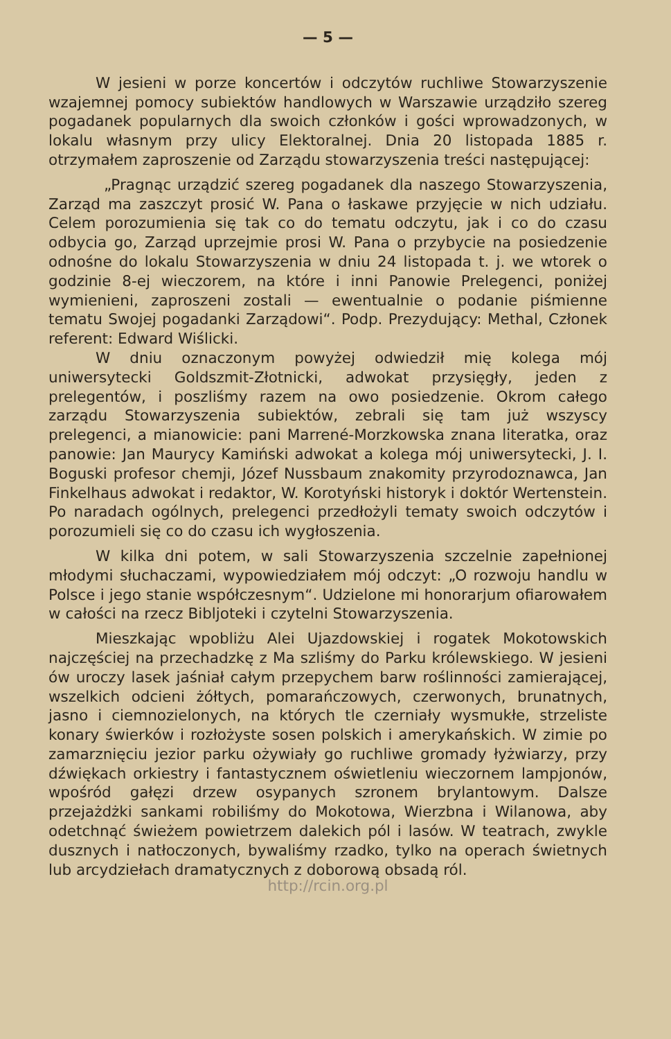— 5 —
W jesieni w porze koncertów i odczytów ruchliwe Stowarzyszenie wzajemnej pomocy subiektów handlowych w Warszawie urządziło szereg pogadanek popularnych dla swoich członków i gości wprowadzonych, w lokalu własnym przy ulicy Elektoralnej. Dnia 20 listopada 1885 r. otrzymałem zaproszenie od Zarządu stowarzyszenia treści następującej:
„Pragnąc urządzić szereg pogadanek dla naszego Stowarzyszenia, Zarząd ma zaszczyt prosić W. Pana o łaskawe przyjęcie w nich udziału. Celem porozumienia się tak co do tematu odczytu, jak i co do czasu odbycia go, Zarząd uprzejmie prosi W. Pana o przybycie na posiedzenie odnośne do lokalu Stowarzyszenia w dniu 24 listopada t. j. we wtorek o godzinie 8-ej wieczorem, na które i inni Panowie Prelegenci, poniżej wymienieni, zaproszeni zostali — ewentualnie o podanie piśmienne tematu Swojej pogadanki Zarządowi“. Podp. Prezydujący: Methal, Członek referent: Edward Wiślicki.
W dniu oznaczonym powyżej odwiedził mię kolega mój uniwersytecki Goldszmit-Złotnicki, adwokat przysięgły, jeden z prelegentów, i poszliśmy razem na owo posiedzenie. Okrom całego zarządu Stowarzyszenia subiektów, zebrali się tam już wszyscy prelegenci, a mianowicie: pani Marrené-Morzkowska znana literatka, oraz panowie: Jan Maurycy Kamiński adwokat a kolega mój uniwersytecki, J. I. Boguski profesor chemji, Józef Nussbaum znakomity przyrodoznawca, Jan Finkelhaus adwokat i redaktor, W. Korotyński historyk i doktór Wertenstein. Po naradach ogólnych, prelegenci przedłożyli tematy swoich odczytów i porozumieli się co do czasu ich wygłoszenia.
W kilka dni potem, w sali Stowarzyszenia szczelnie zapełnionej młodymi słuchaczami, wypowiedziałem mój odczyt: „O rozwoju handlu w Polsce i jego stanie współczesnym“. Udzielone mi honorarjum ofiarowałem w całości na rzecz Bibljoteki i czytelni Stowarzyszenia.
Mieszkając wpobliżu Alei Ujazdowskiej i rogatek Mokotowskich najczęściej na przechadzkę z Ma szliśmy do Parku królewskiego. W jesieni ów uroczy lasek jaśniał całym przepychem barw roślinności zamierającej, wszelkich odcieni żółtych, pomarańczowych, czerwonych, brunatnych, jasno i ciemnozielonych, na których tle czerniały wysmukłe, strzeliste konary świerków i rozłożyste sosen polskich i amerykańskich. W zimie po zamarznięciu jezior parku ożywiały go ruchliwe gromady łyżwiarzy, przy dźwiękach orkiestry i fantastycznem oświetleniu wieczornem lampjonów, wpośród gałęzi drzew osypanych szronem brylantowym. Dalsze przejażdżki sankami robiliśmy do Mokotowa, Wierzbna i Wilanowa, aby odetchnąć świeżem powietrzem dalekich pól i lasów. W teatrach, zwykle dusznych i natłoczonych, bywaliśmy rzadko, tylko na operach świetnych lub arcydziełach dramatycznych z doborową obsadą ról.
http://rcin.org.pl